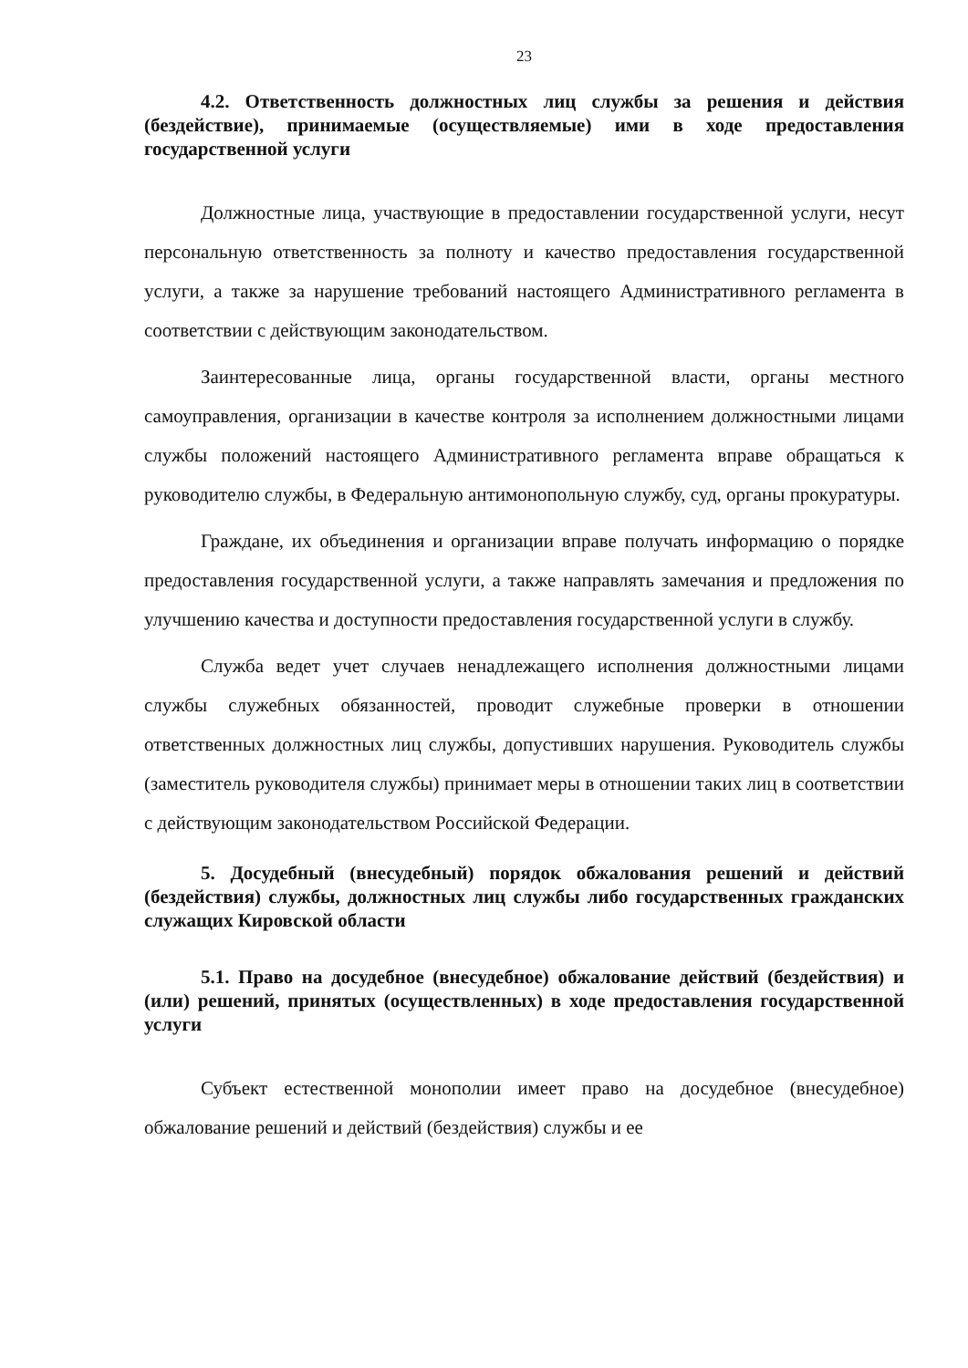23
4.2. Ответственность должностных лиц службы за решения и действия (бездействие), принимаемые (осуществляемые) ими в ходе предоставления государственной услуги
Должностные лица, участвующие в предоставлении государственной услуги, несут персональную ответственность за полноту и качество предоставления государственной услуги, а также за нарушение требований настоящего Административного регламента в соответствии с действующим законодательством.
Заинтересованные лица, органы государственной власти, органы местного самоуправления, организации в качестве контроля за исполнением должностными лицами службы положений настоящего Административного регламента вправе обращаться к руководителю службы, в Федеральную антимонопольную службу, суд, органы прокуратуры.
Граждане, их объединения и организации вправе получать информацию о порядке предоставления государственной услуги, а также направлять замечания и предложения по улучшению качества и доступности предоставления государственной услуги в службу.
Служба ведет учет случаев ненадлежащего исполнения должностными лицами службы служебных обязанностей, проводит служебные проверки в отношении ответственных должностных лиц службы, допустивших нарушения. Руководитель службы (заместитель руководителя службы) принимает меры в отношении таких лиц в соответствии с действующим законодательством Российской Федерации.
5. Досудебный (внесудебный) порядок обжалования решений и действий (бездействия) службы, должностных лиц службы либо государственных гражданских служащих Кировской области
5.1. Право на досудебное (внесудебное) обжалование действий (бездействия) и (или) решений, принятых (осуществленных) в ходе предоставления государственной услуги
Субъект естественной монополии имеет право на досудебное (внесудебное) обжалование решений и действий (бездействия) службы и ее